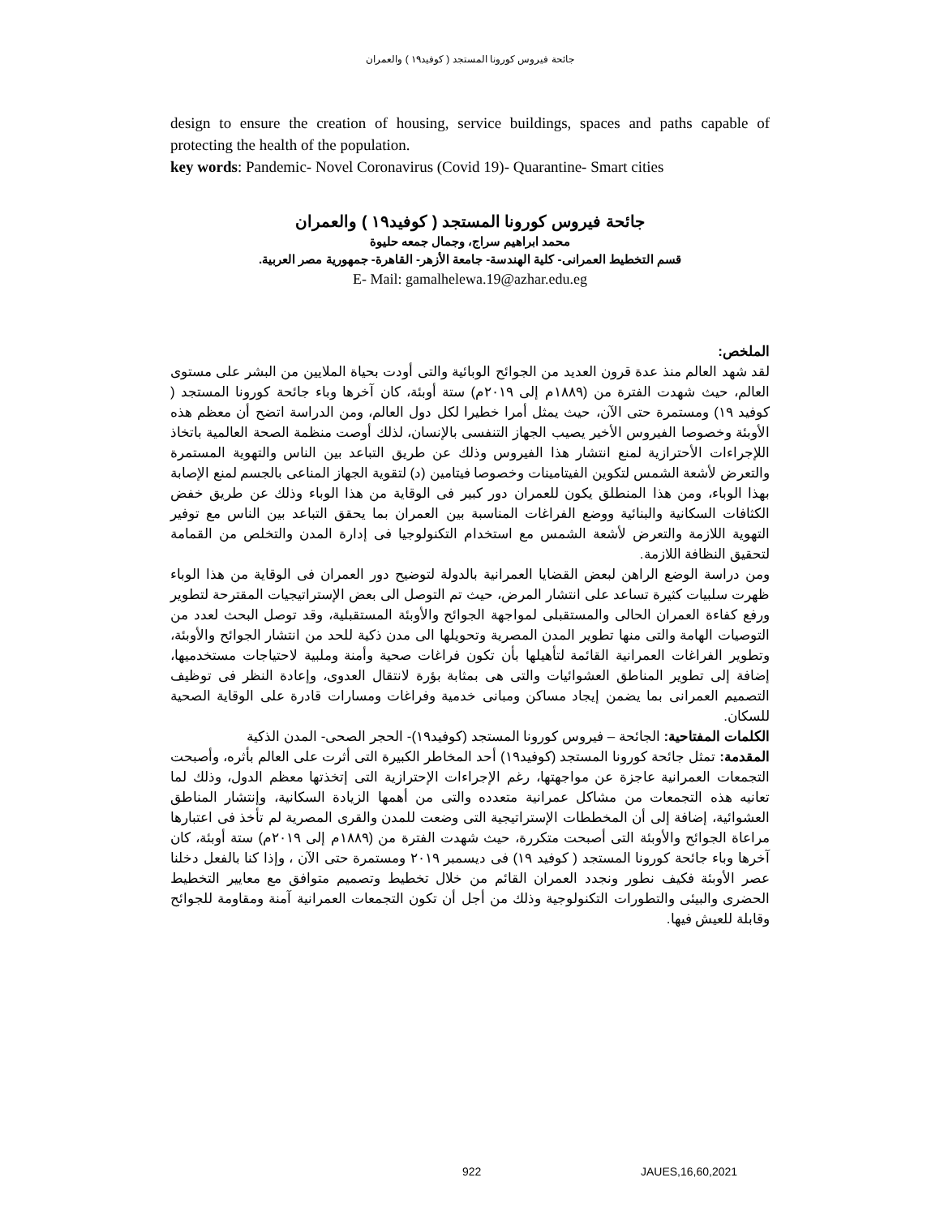جائحة فيروس كورونا المستجد ( كوفيد١٩ ) والعمران
design to ensure the creation of housing, service buildings, spaces and paths capable of protecting the health of the population.
key words: Pandemic- Novel Coronavirus (Covid 19)- Quarantine- Smart cities
جائحة فيروس كورونا المستجد ( كوفيد١٩ ) والعمران
محمد ابراهيم سراج، وجمال جمعه حليوة
قسم التخطيط العمرانى- كلية الهندسة- جامعة الأزهر- القاهرة- جمهورية مصر العربية.
E- Mail: gamalhelewa.19@azhar.edu.eg
الملخص:
لقد شهد العالم منذ عدة قرون العديد من الجوائح الوبائية والتى أودت بحياة الملايين من البشر على مستوى العالم، حيث شهدت الفترة من (١٨٨٩م إلى ٢٠١٩م) ستة أوبئة، كان آخرها وباء جائحة كورونا المستجد ( كوفيد ١٩) ومستمرة حتى الآن، حيث يمثل أمرا خطيرا لكل دول العالم، ومن الدراسة اتضح أن معظم هذه الأوبئة وخصوصا الفيروس الأخير يصيب الجهاز التنفسى بالإنسان، لذلك أوصت منظمة الصحة العالمية باتخاذ اللإجراءات الأحترازية لمنع انتشار هذا الفيروس وذلك عن طريق التباعد بين الناس والتهوية المستمرة والتعرض لأشعة الشمس لتكوين الفيتامينات وخصوصا فيتامين (د) لتقوية الجهاز المناعى بالجسم لمنع الإصابة بهذا الوباء، ومن هذا المنطلق يكون للعمران دور كبير فى الوقاية من هذا الوباء وذلك عن طريق خفض الكثافات السكانية والبنائية ووضع الفراغات المناسبة بين العمران بما يحقق التباعد بين الناس مع توفير التهوية اللازمة والتعرض لأشعة الشمس مع استخدام التكنولوجيا فى إدارة المدن والتخلص من القمامة لتحقيق النظافة اللازمة.
ومن دراسة الوضع الراهن لبعض القضايا العمرانية بالدولة لتوضيح دور العمران فى الوقاية من هذا الوباء ظهرت سلبيات كثيرة تساعد على انتشار المرض، حيث تم التوصل الى بعض الإستراتيجيات المقترحة لتطوير ورفع كفاءة العمران الحالى والمستقبلى لمواجهة الجوائح والأوبئة المستقبلية، وقد توصل البحث لعدد من التوصيات الهامة والتى منها تطوير المدن المصرية وتحويلها الى مدن ذكية للحد من انتشار الجوائح والأوبئة، وتطوير الفراغات العمرانية القائمة لتأهيلها بأن تكون فراغات صحية وأمنة وملبية لاحتياجات مستخدميها، إضافة إلى تطوير المناطق العشوائيات والتى هى بمثابة بؤرة لانتقال العدوى، وإعادة النظر فى توظيف التصميم العمرانى بما يضمن إيجاد مساكن ومبانى خدمية وفراغات ومسارات قادرة على الوقاية الصحية للسكان.
الكلمات المفتاحية: الجائحة – فيروس كورونا المستجد (كوفيد١٩)- الحجر الصحى- المدن الذكية
المقدمة: تمثل جائحة كورونا المستجد (كوفيد١٩) أحد المخاطر الكبيرة التى أثرت على العالم بأثره، وأصبحت التجمعات العمرانية عاجزة عن مواجهتها، رغم الإجراءات الإحترازية التى إتخذتها معظم الدول، وذلك لما تعانيه هذه التجمعات من مشاكل عمرانية متعدده والتى من أهمها الزيادة السكانية، وإنتشار المناطق العشوائية، إضافة إلى أن المخططات الإستراتيجية التى وضعت للمدن والقرى المصرية لم تأخذ فى اعتبارها مراعاة الجوائح والأوبئة التى أصبحت متكررة، حيث شهدت الفترة من (١٨٨٩م إلى ٢٠١٩م) ستة أوبئة، كان آخرها وباء جائحة كورونا المستجد ( كوفيد ١٩) فى ديسمبر ٢٠١٩ ومستمرة حتى الآن ، وإذا كنا بالفعل دخلنا عصر الأوبئة فكيف نطور ونجدد العمران القائم من خلال تخطيط وتصميم متوافق مع معايير التخطيط الحضرى والبيئى والتطورات التكنولوجية وذلك من أجل أن تكون التجمعات العمرانية آمنة ومقاومة للجوائح وقابلة للعيش فيها.
922 JAUES,16,60,2021